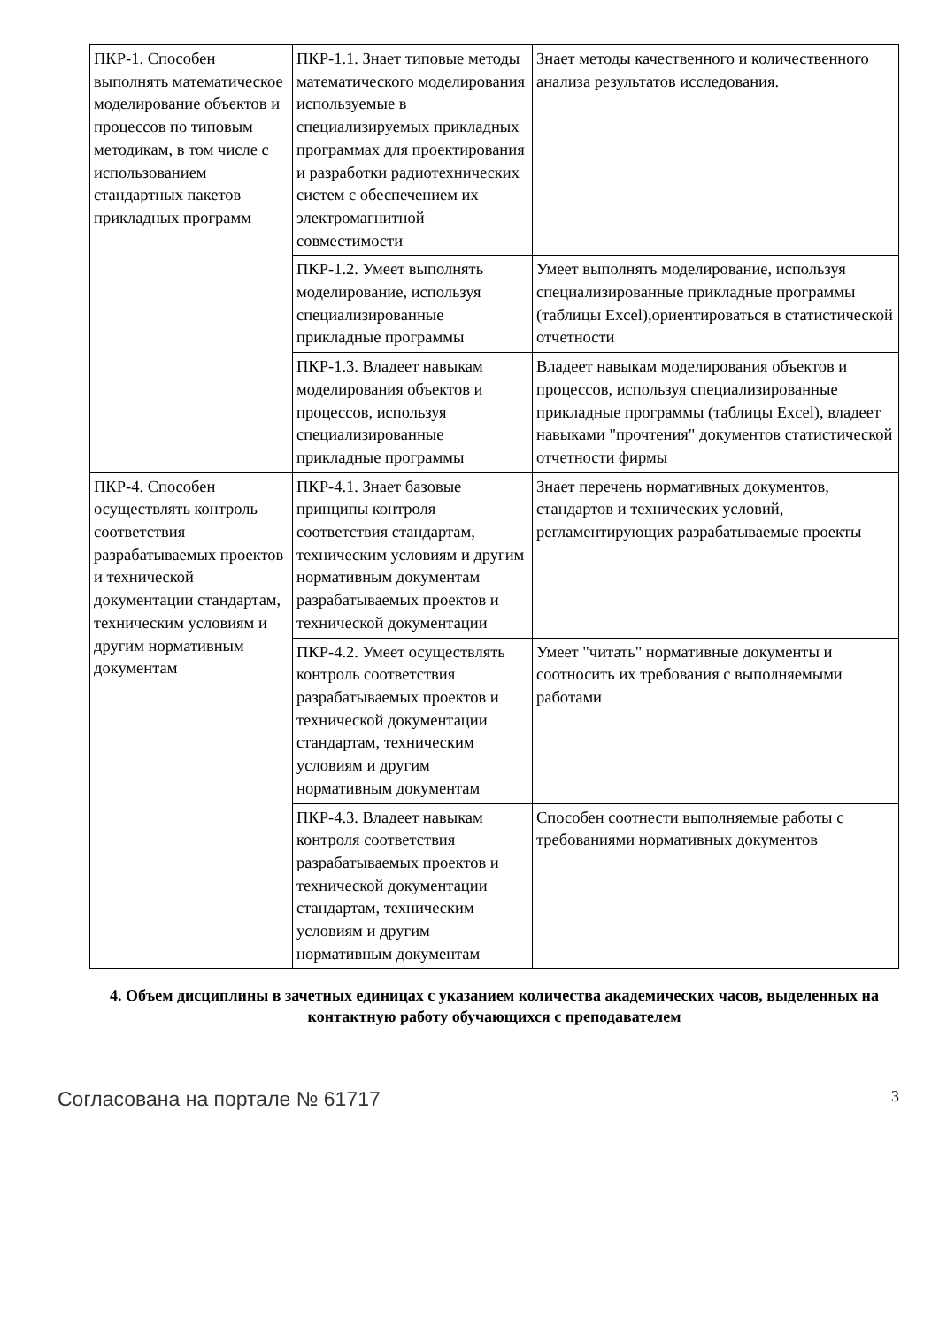| ПКР-1. Способен выполнять математическое моделирование объектов и процессов по типовым методикам, в том числе с использованием стандартных пакетов прикладных программ | ПКР-1.1. Знает типовые методы математического моделирования используемые в специализируемых прикладных программах для проектирования и разработки радиотехнических систем с обеспечением их электромагнитной совместимости | Знает методы качественного и количественного анализа результатов исследования. |
| | ПКР-1.2. Умеет выполнять моделирование, используя специализированные прикладные программы | Умеет выполнять моделирование, используя специализированные прикладные программы (таблицы Excel),ориентироваться в статистической отчетности |
| | ПКР-1.3. Владеет навыкам моделирования объектов и процессов, используя специализированные прикладные программы | Владеет навыкам моделирования объектов и процессов, используя специализированные прикладные программы (таблицы Excel), владеет навыками "прочтения" документов статистической отчетности фирмы |
| ПКР-4. Способен осуществлять контроль соответствия разрабатываемых проектов и технической документации стандартам, техническим условиям и другим нормативным документам | ПКР-4.1. Знает базовые принципы контроля соответствия стандартам, техническим условиям и другим нормативным документам разрабатываемых проектов и технической документации | Знает перечень нормативных документов, стандартов и технических условий, регламентирующих разрабатываемые проекты |
| | ПКР-4.2. Умеет осуществлять контроль соответствия разрабатываемых проектов и технической документации стандартам, техническим условиям и другим нормативным документам | Умеет "читать" нормативные документы и соотносить их требования с выполняемыми работами |
| | ПКР-4.3. Владеет навыкам контроля соответствия разрабатываемых проектов и технической документации стандартам, техническим условиям и другим нормативным документам | Способен соотнести выполняемые работы с требованиями нормативных документов |
4. Объем дисциплины в зачетных единицах с указанием количества академических часов, выделенных на контактную работу обучающихся с преподавателем
Согласована на портале № 61717 3